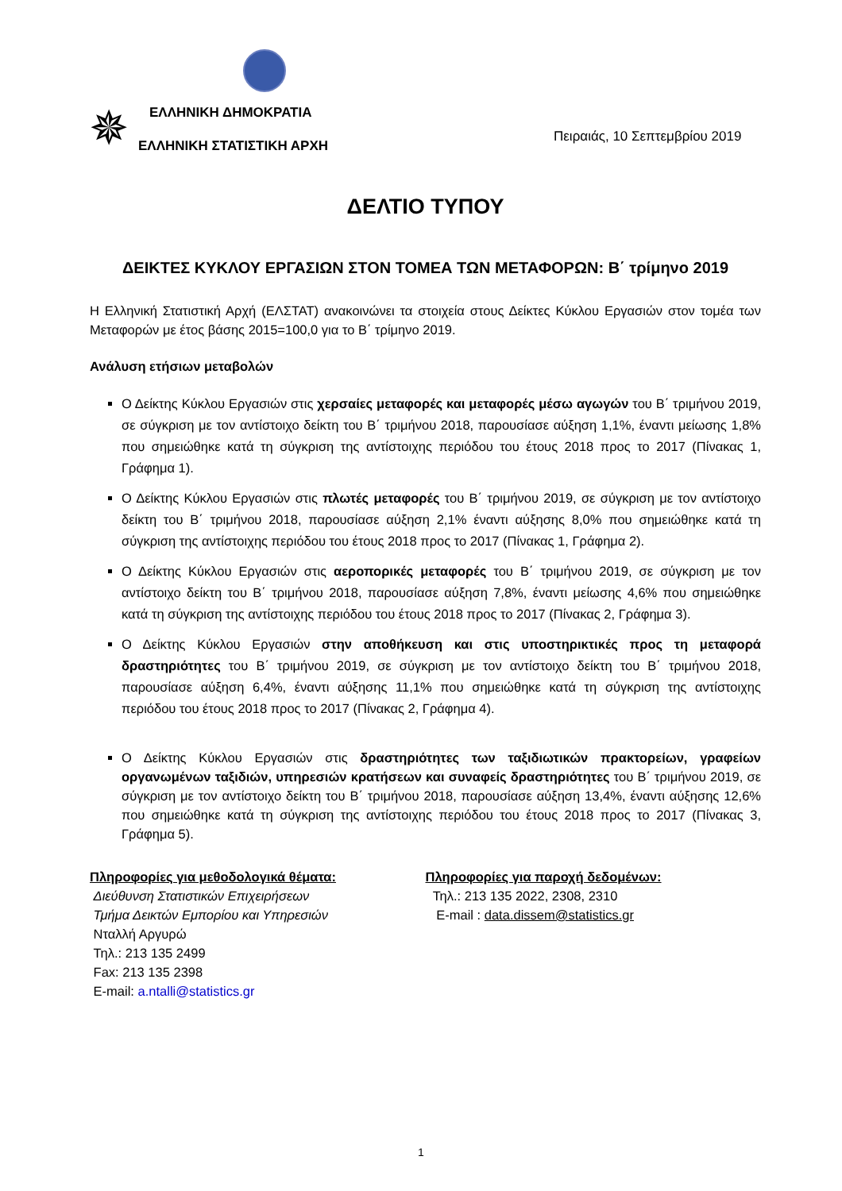✵ ΕΛΛΗΝΙΚΗ ΔΗΜΟΚΡΑΤΙΑ
Πειραιάς, 10 Σεπτεμβρίου 2019
ΕΛΛΗΝΙΚΗ ΣΤΑΤΙΣΤΙΚΗ ΑΡΧΗ
ΔΕΛΤΙΟ ΤΥΠΟΥ
ΔΕΙΚΤΕΣ ΚΥΚΛΟΥ ΕΡΓΑΣΙΩΝ ΣΤΟΝ ΤΟΜΕΑ ΤΩΝ ΜΕΤΑΦΟΡΩΝ: Β΄ τρίμηνο 2019
Η Ελληνική Στατιστική Αρχή (ΕΛΣΤΑΤ) ανακοινώνει τα στοιχεία στους Δείκτες Κύκλου Εργασιών στον τομέα των Μεταφορών με έτος βάσης 2015=100,0 για το Β΄ τρίμηνο 2019.
Ανάλυση ετήσιων μεταβολών
Ο Δείκτης Κύκλου Εργασιών στις χερσαίες μεταφορές και μεταφορές μέσω αγωγών του Β΄ τριμήνου 2019, σε σύγκριση με τον αντίστοιχο δείκτη του Β΄ τριμήνου 2018, παρουσίασε αύξηση 1,1%, έναντι μείωσης 1,8% που σημειώθηκε κατά τη σύγκριση της αντίστοιχης περιόδου του έτους 2018 προς το 2017 (Πίνακας 1, Γράφημα 1).
Ο Δείκτης Κύκλου Εργασιών στις πλωτές μεταφορές του Β΄ τριμήνου 2019, σε σύγκριση με τον αντίστοιχο δείκτη του Β΄ τριμήνου 2018, παρουσίασε αύξηση 2,1% έναντι αύξησης 8,0% που σημειώθηκε κατά τη σύγκριση της αντίστοιχης περιόδου του έτους 2018 προς το 2017 (Πίνακας 1, Γράφημα 2).
Ο Δείκτης Κύκλου Εργασιών στις αεροπορικές μεταφορές του Β΄ τριμήνου 2019, σε σύγκριση με τον αντίστοιχο δείκτη του Β΄ τριμήνου 2018, παρουσίασε αύξηση 7,8%, έναντι μείωσης 4,6% που σημειώθηκε κατά τη σύγκριση της αντίστοιχης περιόδου του έτους 2018 προς το 2017 (Πίνακας 2, Γράφημα 3).
Ο Δείκτης Κύκλου Εργασιών στην αποθήκευση και στις υποστηρικτικές προς τη μεταφορά δραστηριότητες του Β΄ τριμήνου 2019, σε σύγκριση με τον αντίστοιχο δείκτη του Β΄ τριμήνου 2018, παρουσίασε αύξηση 6,4%, έναντι αύξησης 11,1% που σημειώθηκε κατά τη σύγκριση της αντίστοιχης περιόδου του έτους 2018 προς το 2017 (Πίνακας 2, Γράφημα 4).
Ο Δείκτης Κύκλου Εργασιών στις δραστηριότητες των ταξιδιωτικών πρακτορείων, γραφείων οργανωμένων ταξιδιών, υπηρεσιών κρατήσεων και συναφείς δραστηριότητες του Β΄ τριμήνου 2019, σε σύγκριση με τον αντίστοιχο δείκτη του Β΄ τριμήνου 2018, παρουσίασε αύξηση 13,4%, έναντι αύξησης 12,6% που σημειώθηκε κατά τη σύγκριση της αντίστοιχης περιόδου του έτους 2018 προς το 2017 (Πίνακας 3, Γράφημα 5).
Πληροφορίες για μεθοδολογικά θέματα:
Διεύθυνση Στατιστικών Επιχειρήσεων
Τμήμα Δεικτών Εμπορίου και Υπηρεσιών
Νταλλή Αργυρώ
Τηλ.: 213 135 2499
Fax: 213 135 2398
E-mail: a.ntalli@statistics.gr
Πληροφορίες για παροχή δεδομένων:
Τηλ.: 213 135 2022, 2308, 2310
E-mail : data.dissem@statistics.gr
1